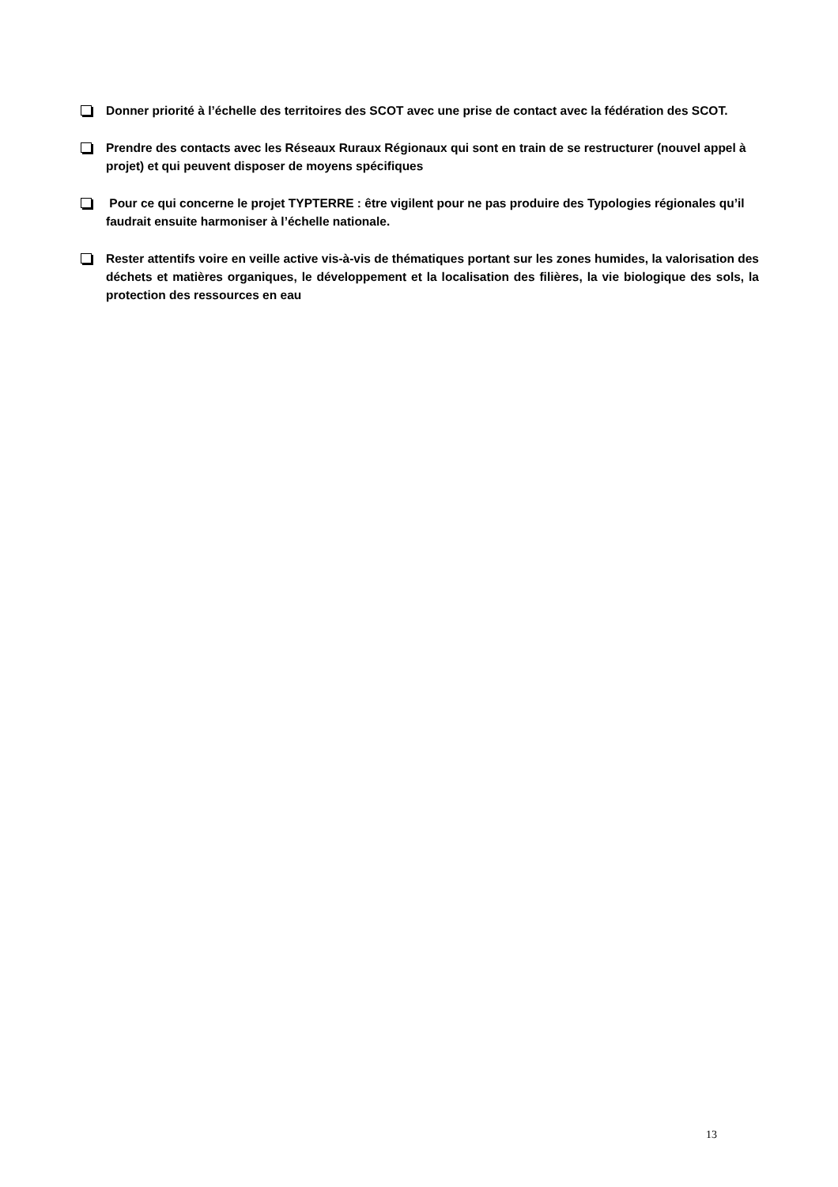Donner priorité à l’échelle des territoires des SCOT avec une prise de contact avec la fédération des SCOT.
Prendre des contacts avec les Réseaux Ruraux Régionaux qui sont en train de se restructurer (nouvel appel à projet) et qui peuvent disposer de moyens spécifiques
Pour ce qui concerne le projet TYPTERRE : être vigilent pour ne pas produire des Typologies régionales qu’il faudrait ensuite harmoniser à l’échelle nationale.
Rester attentifs voire en veille active vis-à-vis de thématiques portant sur les zones humides, la valorisation des déchets et matières organiques, le développement et la localisation des filières, la vie biologique des sols, la protection des ressources en eau
13